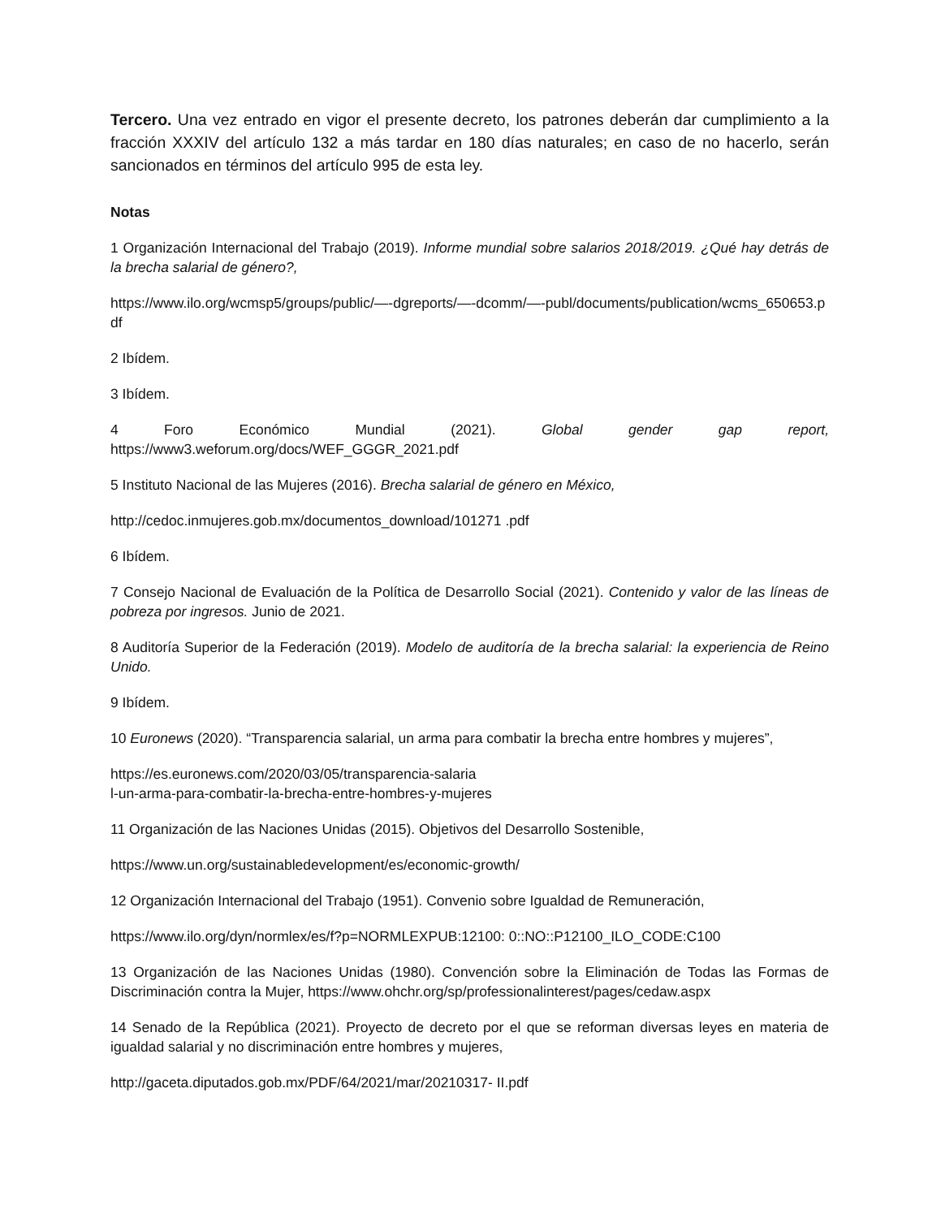Tercero. Una vez entrado en vigor el presente decreto, los patrones deberán dar cumplimiento a la fracción XXXIV del artículo 132 a más tardar en 180 días naturales; en caso de no hacerlo, serán sancionados en términos del artículo 995 de esta ley.
Notas
1 Organización Internacional del Trabajo (2019). Informe mundial sobre salarios 2018/2019. ¿Qué hay detrás de la brecha salarial de género?,
https://www.ilo.org/wcmsp5/groups/public/—-dgreports/—-dcomm/—-publ/documents/publication/wcms_650653.pdf
2 Ibídem.
3 Ibídem.
4 Foro Económico Mundial (2021). Global gender gap report,
https://www3.weforum.org/docs/WEF_GGGR_2021.pdf
5 Instituto Nacional de las Mujeres (2016). Brecha salarial de género en México,
http://cedoc.inmujeres.gob.mx/documentos_download/101271 .pdf
6 Ibídem.
7 Consejo Nacional de Evaluación de la Política de Desarrollo Social (2021). Contenido y valor de las líneas de pobreza por ingresos. Junio de 2021.
8 Auditoría Superior de la Federación (2019). Modelo de auditoría de la brecha salarial: la experiencia de Reino Unido.
9 Ibídem.
10 Euronews (2020). “Transparencia salarial, un arma para combatir la brecha entre hombres y mujeres”,
https://es.euronews.com/2020/03/05/transparencia-salaria
l-un-arma-para-combatir-la-brecha-entre-hombres-y-mujeres
11 Organización de las Naciones Unidas (2015). Objetivos del Desarrollo Sostenible,
https://www.un.org/sustainabledevelopment/es/economic-growth/
12 Organización Internacional del Trabajo (1951). Convenio sobre Igualdad de Remuneración,
https://www.ilo.org/dyn/normlex/es/f?p=NORMLEXPUB:12100: 0::NO::P12100_ILO_CODE:C100
13 Organización de las Naciones Unidas (1980). Convención sobre la Eliminación de Todas las Formas de Discriminación contra la Mujer, https://www.ohchr.org/sp/professionalinterest/pages/cedaw.aspx
14 Senado de la República (2021). Proyecto de decreto por el que se reforman diversas leyes en materia de igualdad salarial y no discriminación entre hombres y mujeres,
http://gaceta.diputados.gob.mx/PDF/64/2021/mar/20210317- II.pdf